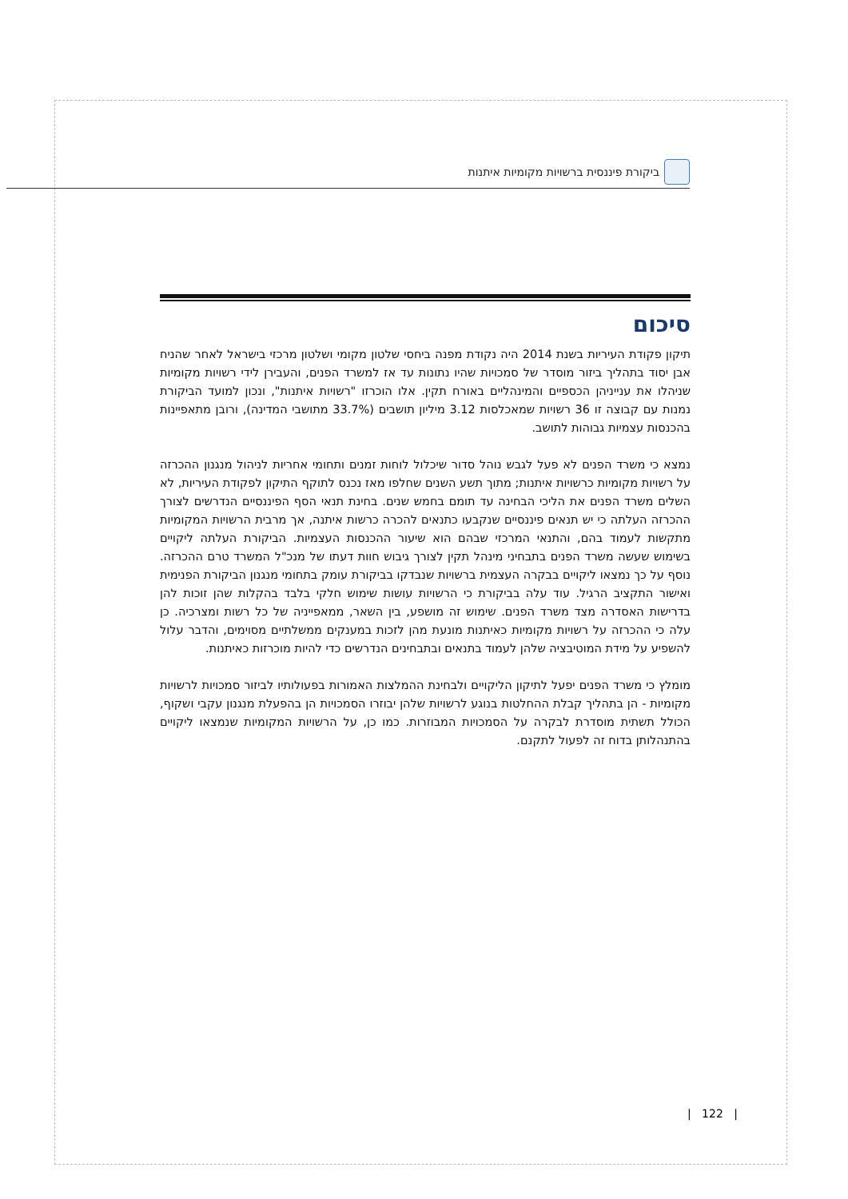ביקורת פיננסית ברשויות מקומיות איתנות
סיכום
תיקון פקודת העיריות בשנת 2014 היה נקודת מפנה ביחסי שלטון מקומי ושלטון מרכזי בישראל לאחר שהניח אבן יסוד בתהליך ביזור מוסדר של סמכויות שהיו נתונות עד אז למשרד הפנים, והעבירן לידי רשויות מקומיות שניהלו את ענייניהן הכספיים והמינהליים באורח תקין. אלו הוכרזו "רשויות איתנות", ונכון למועד הביקורת נמנות עם קבוצה זו 36 רשויות שמאכלסות 3.12 מיליון תושבים (33.7% מתושבי המדינה), ורובן מתאפיינות בהכנסות עצמיות גבוהות לתושב.
נמצא כי משרד הפנים לא פעל לגבש נוהל סדור שיכלול לוחות זמנים ותחומי אחריות לניהול מנגנון ההכרזה על רשויות מקומיות כרשויות איתנות; מתוך תשע השנים שחלפו מאז נכנס לתוקף התיקון לפקודת העיריות, לא השלים משרד הפנים את הליכי הבחינה עד תומם בחמש שנים. בחינת תנאי הסף הפיננסיים הנדרשים לצורך ההכרזה העלתה כי יש תנאים פיננסיים שנקבעו כתנאים להכרה כרשות איתנה, אך מרבית הרשויות המקומיות מתקשות לעמוד בהם, והתנאי המרכזי שבהם הוא שיעור ההכנסות העצמיות. הביקורת העלתה ליקויים בשימוש שעשה משרד הפנים בתבחיני מינהל תקין לצורך גיבוש חוות דעתו של מנכ"ל המשרד טרם ההכרזה. נוסף על כך נמצאו ליקויים בבקרה העצמית ברשויות שנבדקו בביקורת עומק בתחומי מנגנון הביקורת הפנימית ואישור התקציב הרגיל. עוד עלה בביקורת כי הרשויות עושות שימוש חלקי בלבד בהקלות שהן זוכות להן בדרישות האסדרה מצד משרד הפנים. שימוש זה מושפע, בין השאר, ממאפייניה של כל רשות ומצרכיה. כן עלה כי ההכרזה על רשויות מקומיות כאיתנות מונעת מהן לזכות במענקים ממשלתיים מסוימים, והדבר עלול להשפיע על מידת המוטיבציה שלהן לעמוד בתנאים ובתבחינים הנדרשים כדי להיות מוכרזות כאיתנות.
מומלץ כי משרד הפנים יפעל לתיקון הליקויים ולבחינת ההמלצות האמורות בפעולותיו לביזור סמכויות לרשויות מקומיות - הן בתהליך קבלת ההחלטות בנוגע לרשויות שלהן יבוזרו הסמכויות הן בהפעלת מנגנון עקבי ושקוף, הכולל תשתית מוסדרת לבקרה על הסמכויות המבוזרות. כמו כן, על הרשויות המקומיות שנמצאו ליקויים בהתנהלותן בדוח זה לפעול לתקנם.
| 122 |